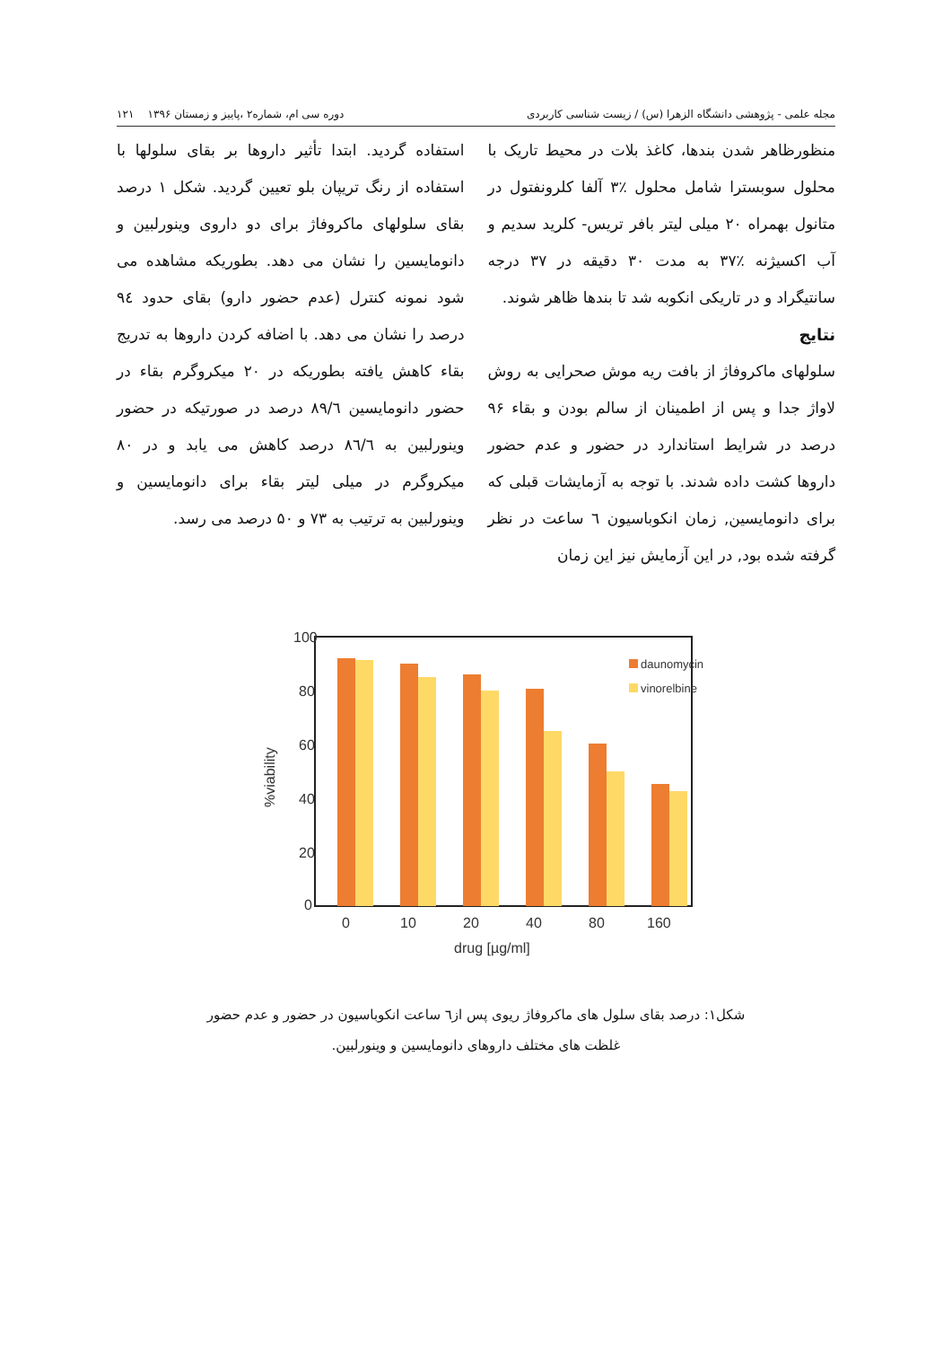مجله علمی - پژوهشی دانشگاه الزهرا (س) / زیست شناسی کاربردی دوره سی ام، شماره۲ ،پاییز و زمستان ۱۳۹۶ ۱۲۱
منظورظاهر شدن بندها، کاغذ بلات در محیط تاریک با محلول سوبسترا شامل محلول ٪۳ آلفا کلرونفتول در متانول بهمراه ۲۰ میلی لیتر بافر تریس- کلرید سدیم و آب اکسیژنه ٪۳۷ به مدت ۳۰ دقیقه در ۳۷ درجه سانتیگراد و در تاریکی انکوبه شد تا بندها ظاهر شوند.
نتایج
سلولهای ماکروفاژ از بافت ریه موش صحرایی به روش لاواژ جدا و پس از اطمینان از سالم بودن و بقاء ۹۶ درصد در شرایط استاندارد در حضور و عدم حضور داروها کشت داده شدند. با توجه به آزمایشات قبلی که برای دانومایسین, زمان انکوباسیون ٦ ساعت در نظر گرفته شده بود, در این آزمایش نیز این زمان
استفاده گردید. ابتدا تأثیر داروها بر بقای سلولها با استفاده از رنگ تریپان بلو تعیین گردید. شکل ۱ درصد بقای سلولهای ماکروفاژ برای دو داروی وینورلبین و دانومایسین را نشان می دهد. بطوریکه مشاهده می شود نمونه کنترل (عدم حضور دارو) بقای حدود ۹٤ درصد را نشان می دهد. با اضافه کردن داروها به تدریج بقاء کاهش یافته بطوریکه در ۲۰ میکروگرم بقاء در حضور دانومایسین ۸۹/٦ درصد در صورتیکه در حضور وینورلبین به ۸٦/٦ درصد کاهش می یابد و در ۸۰ میکروگرم در میلی لیتر بقاء برای دانومایسین و وینورلبین به ترتیب به ۷۳ و ۵۰ درصد می رسد.
100
80
60
40
20
0
%viability
daunomycin
vinorelbine
0
10
20
40
80
160
drug [µg/ml]
شکل۱: درصد بقای سلول های ماکروفاژ ریوی پس از٦ ساعت انکوباسیون در حضور و عدم حضور
غلظت های مختلف داروهای دانومایسین و وینورلبین.